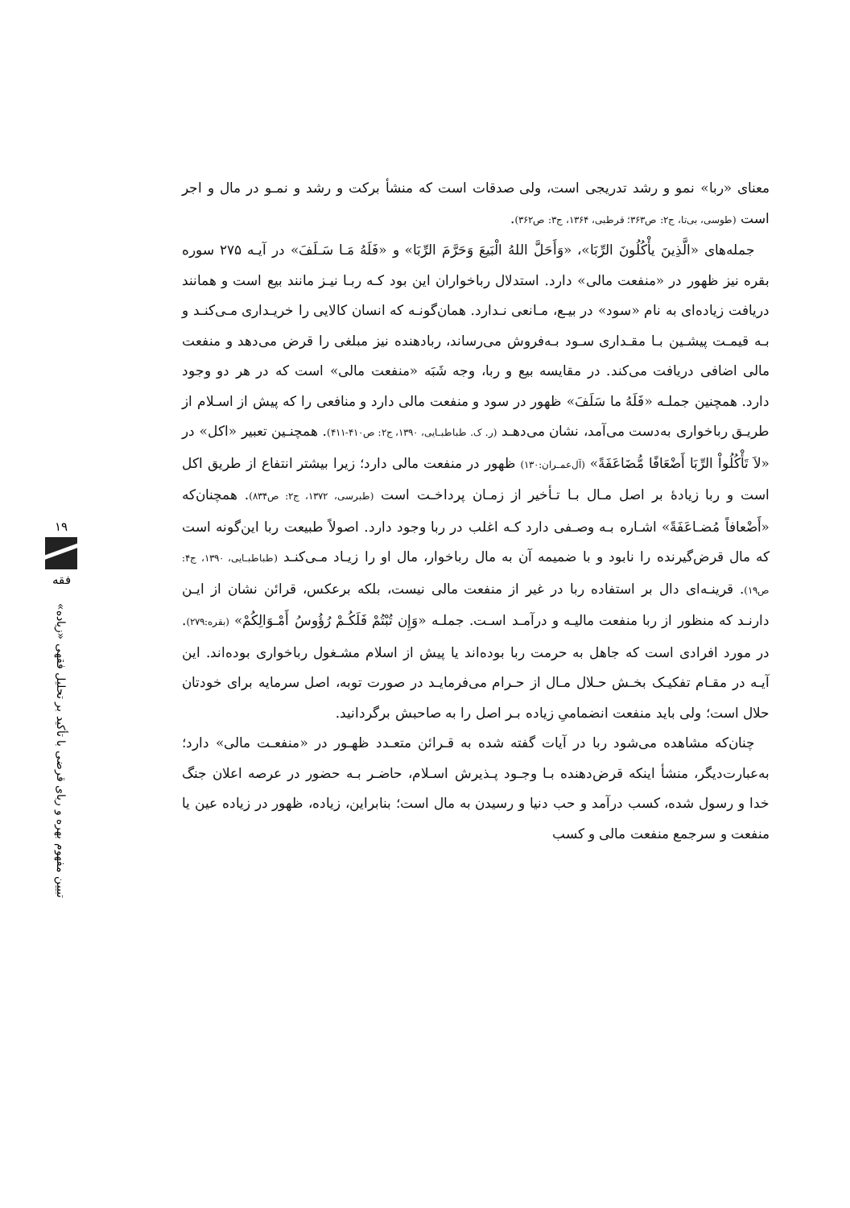معنای «ربا» نمو و رشد تدریجی است، ولی صدقات است که منشأ برکت و رشد و نمـو در مال و اجر است (طوسی، بی‌تا، ج۲: ص۳۶۳؛ قرطبی، ۱۳۶۴، ج۳: ص۳۶۲).
جمله‌های «الَّذِینَ یأْکُلُونَ الرِّبَا»، «وَأَحَلَّ اللهُ الْبَیعَ وَحَرَّمَ الرِّبَا» و «فَلَهُ مَـا سَـلَفَ» در آیـه ۲۷۵ سوره بقره نیز ظهور در «منفعت مالی» دارد. استدلال رباخواران این بود کـه ربـا نیـز مانند بیع است و همانند دریافت زیاده‌ای به نام «سود» در بیـع، مـانعی نـدارد. همان‌گونـه که انسان کالایی را خریـداری مـی‌کنـد و بـه قیمـت پیشـین بـا مقـداری سـود بـه‌فروش می‌رساند، ربادهنده نیز مبلغی را قرض می‌دهد و منفعت مالی اضافی دریافت می‌کند. در مقایسه بیع و ربا، وجه شَبَه «منفعت مالی» است که در هر دو وجود دارد. همچنین جملـه «فَلَهُ ما سَلَفَ» ظهور در سود و منفعت مالی دارد و منافعی را که پیش از اسـلام از طریـق رباخواری به‌دست می‌آمد، نشان می‌دهـد (ر. ک. طباطبـایی، ۱۳۹۰، ج۲: ص۴۱۰-۴۱۱). همچنـین تعبیر «اکل» در «لاَ تَأْکُلُواْ الرِّبَا أَضْعَافًا مُّضَاعَفَةً» (آل‌عمـران:۱۳۰) ظهور در منفعت مالی دارد؛ زیرا بیشتر انتفاع از طریق اکل است و ربا زیادهٔ بر اصل مـال بـا تـأخیر از زمـان پرداخـت است (طبرسی، ۱۳۷۲، ج۲: ص۸۳۴). همچنان‌که «أَضْعافاً مُضـاعَفَةً» اشـاره بـه وصـفی دارد کـه اغلب در ربا وجود دارد. اصولاً طبیعت ربا این‌گونه است که مال قرض‌گیرنده را نابود و با ضمیمه آن به مال رباخوار، مال او را زیـاد مـی‌کنـد (طباطبـایی، ۱۳۹۰، ج۴: ص۱۹). قرینـه‌ای دال بر استفاده ربا در غیر از منفعت مالی نیست، بلکه برعکس، قرائن نشان از ایـن دارنـد که منظور از ربا منفعت مالیـه و درآمـد اسـت. جملـه «وَإِن تُبْتُمْ فَلَکُـمْ رُؤُوسُ أَمْـوَالِکُمْ» (بقره:۲۷۹). در مورد افرادی است که جاهل به حرمت ربا بوده‌اند یا پیش از اسلام مشـغول رباخواری بوده‌اند. این آیـه در مقـام تفکیـک بخـش حـلال مـال از حـرام می‌فرمایـد در صورت توبه، اصل سرمایه برای خودتان حلال است؛ ولی باید منفعت انضمامیِ زیاده بـر اصل را به صاحبش برگردانید.
چنان‌که مشاهده می‌شود ربا در آیات گفته شده به قـرائن متعـدد ظهـور در «منفعـت مالی» دارد؛ به‌عبارت‌دیگر، منشأ اینکه قرض‌دهنده بـا وجـود پـذیرش اسـلام، حاضـر بـه حضور در عرصه اعلان جنگ خدا و رسول شده، کسب درآمد و حب دنیا و رسیدن به مال است؛ بنابراین، زیاده، ظهور در زیاده عین یا منفعت و سرجمع منفعت مالی و کسب
۱۹
فقه
تبیین مفهوم بهره و ربای قرضی با تأکید بر تحلیل فقهی «زیاده»